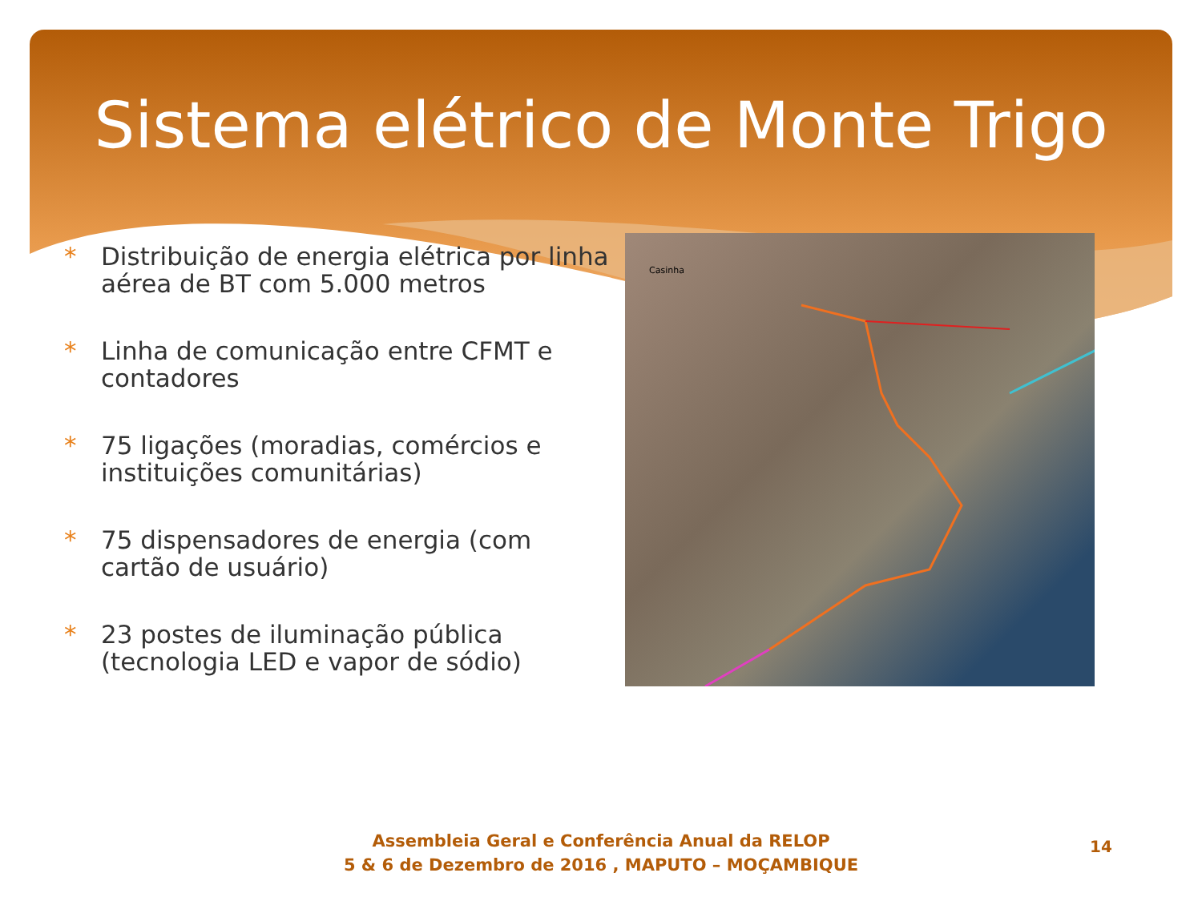Sistema elétrico de Monte Trigo
* Distribuição de energia elétrica por linha aérea de BT com 5.000 metros
* Linha de comunicação entre CFMT e contadores
* 75 ligações (moradias, comércios e instituições comunitárias)
* 75 dispensadores de energia (com cartão de usuário)
* 23 postes de iluminação pública (tecnologia LED e vapor de sódio)
Casinha
Assembleia Geral e Conferência Anual da RELOP
5 & 6 de Dezembro de 2016 , MAPUTO – MOÇAMBIQUE
14